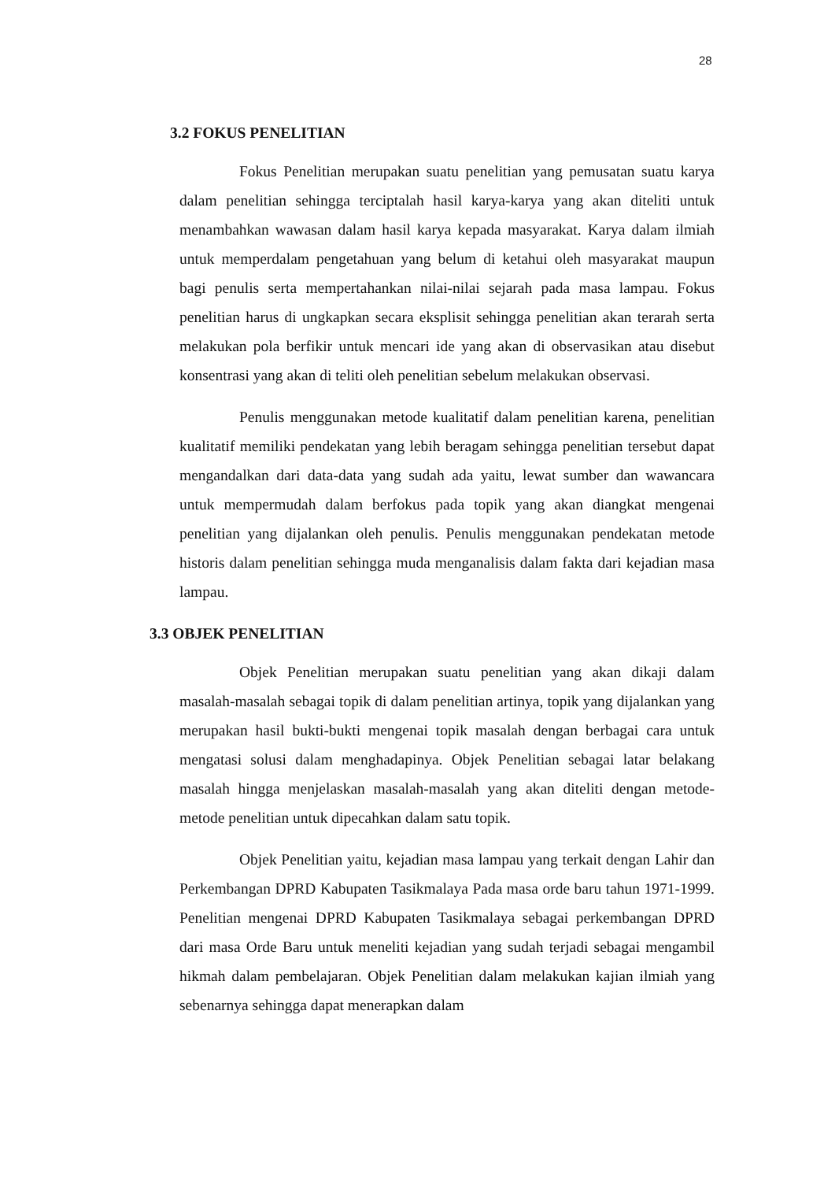28
3.2 FOKUS PENELITIAN
Fokus Penelitian merupakan suatu penelitian yang pemusatan suatu karya dalam penelitian sehingga terciptalah hasil karya-karya yang akan diteliti untuk menambahkan wawasan dalam hasil karya kepada masyarakat. Karya dalam ilmiah untuk memperdalam pengetahuan yang belum di ketahui oleh masyarakat maupun bagi penulis serta mempertahankan nilai-nilai sejarah pada masa lampau. Fokus penelitian harus di ungkapkan secara eksplisit sehingga penelitian akan terarah serta melakukan pola berfikir untuk mencari ide yang akan di observasikan atau disebut konsentrasi yang akan di teliti oleh penelitian sebelum melakukan observasi.
Penulis menggunakan metode kualitatif dalam penelitian karena, penelitian kualitatif memiliki pendekatan yang lebih beragam sehingga penelitian tersebut dapat mengandalkan dari data-data yang sudah ada yaitu, lewat sumber dan wawancara untuk mempermudah dalam berfokus pada topik yang akan diangkat mengenai penelitian yang dijalankan oleh penulis. Penulis menggunakan pendekatan metode historis dalam penelitian sehingga muda menganalisis dalam fakta dari kejadian masa lampau.
3.3 OBJEK PENELITIAN
Objek Penelitian merupakan suatu penelitian yang akan dikaji dalam masalah-masalah sebagai topik di dalam penelitian artinya, topik yang dijalankan yang merupakan hasil bukti-bukti mengenai topik masalah dengan berbagai cara untuk mengatasi solusi dalam menghadapinya. Objek Penelitian sebagai latar belakang masalah hingga menjelaskan masalah-masalah yang akan diteliti dengan metode-metode penelitian untuk dipecahkan dalam satu topik.
Objek Penelitian yaitu, kejadian masa lampau yang terkait dengan Lahir dan Perkembangan DPRD Kabupaten Tasikmalaya Pada masa orde baru tahun 1971-1999. Penelitian mengenai DPRD Kabupaten Tasikmalaya sebagai perkembangan DPRD dari masa Orde Baru untuk meneliti kejadian yang sudah terjadi sebagai mengambil hikmah dalam pembelajaran. Objek Penelitian dalam melakukan kajian ilmiah yang sebenarnya sehingga dapat menerapkan dalam